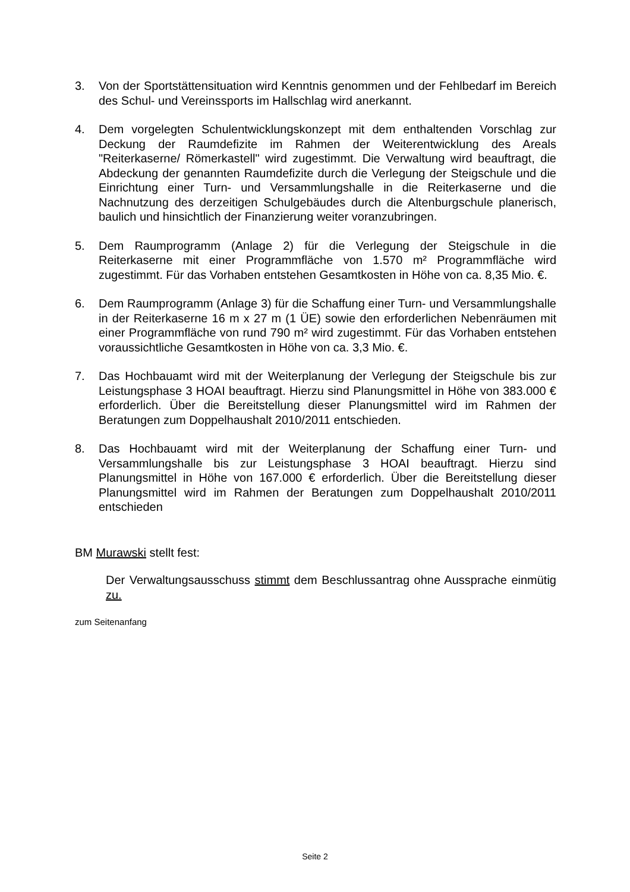3. Von der Sportstättensituation wird Kenntnis genommen und der Fehlbedarf im Bereich des Schul- und Vereinssports im Hallschlag wird anerkannt.
4. Dem vorgelegten Schulentwicklungskonzept mit dem enthaltenden Vorschlag zur Deckung der Raumdefizite im Rahmen der Weiterentwicklung des Areals "Reiterkaserne/ Römerkastell" wird zugestimmt. Die Verwaltung wird beauftragt, die Abdeckung der genannten Raumdefizite durch die Verlegung der Steigschule und die Einrichtung einer Turn- und Versammlungshalle in die Reiterkaserne und die Nachnutzung des derzeitigen Schulgebäudes durch die Altenburgschule planerisch, baulich und hinsichtlich der Finanzierung weiter voranzubringen.
5. Dem Raumprogramm (Anlage 2) für die Verlegung der Steigschule in die Reiterkaserne mit einer Programmfläche von 1.570 m² Programmfläche wird zugestimmt. Für das Vorhaben entstehen Gesamtkosten in Höhe von ca. 8,35 Mio. €.
6. Dem Raumprogramm (Anlage 3) für die Schaffung einer Turn- und Versammlungshalle in der Reiterkaserne 16 m x 27 m (1 ÜE) sowie den erforderlichen Nebenräumen mit einer Programmfläche von rund 790 m² wird zugestimmt. Für das Vorhaben entstehen voraussichtliche Gesamtkosten in Höhe von ca. 3,3 Mio. €.
7. Das Hochbauamt wird mit der Weiterplanung der Verlegung der Steigschule bis zur Leistungsphase 3 HOAI beauftragt. Hierzu sind Planungsmittel in Höhe von 383.000 € erforderlich. Über die Bereitstellung dieser Planungsmittel wird im Rahmen der Beratungen zum Doppelhaushalt 2010/2011 entschieden.
8. Das Hochbauamt wird mit der Weiterplanung der Schaffung einer Turn- und Versammlungshalle bis zur Leistungsphase 3 HOAI beauftragt. Hierzu sind Planungsmittel in Höhe von 167.000 € erforderlich. Über die Bereitstellung dieser Planungsmittel wird im Rahmen der Beratungen zum Doppelhaushalt 2010/2011 entschieden
BM Murawski stellt fest:
Der Verwaltungsausschuss stimmt dem Beschlussantrag ohne Aussprache einmütig zu.
zum Seitenanfang
Seite 2